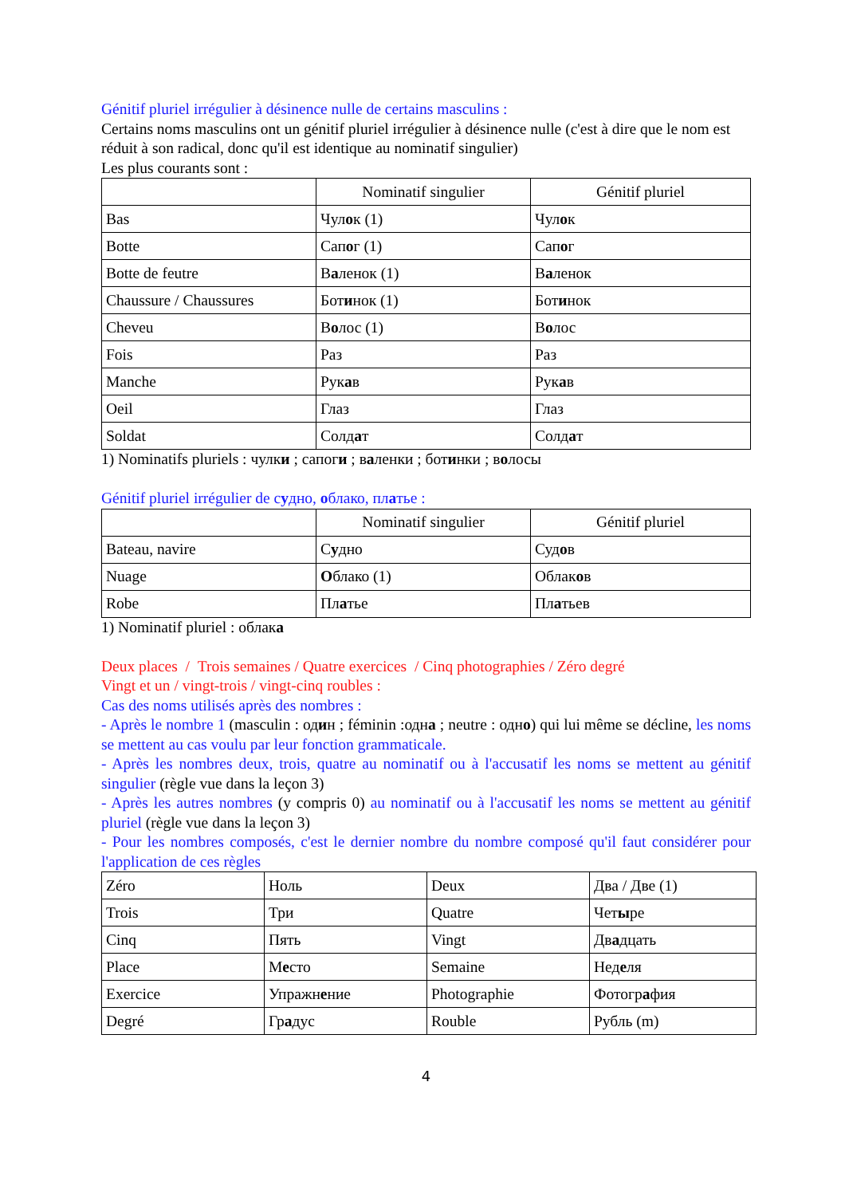Génitif pluriel irrégulier à désinence nulle de certains masculins :
Certains noms masculins ont un génitif pluriel irrégulier à désinence nulle (c'est à dire que le nom est réduit à son radical, donc qu'il est identique au nominatif singulier)
Les plus courants sont :
| | Nominatif singulier | Génitif pluriel |
| Bas | Чул о к (1) | Чул о к |
| Botte | Сап о г (1) | Сап о г |
| Botte de feutre | В а ленок (1) | В а ленок |
| Chaussure / Chaussures | Бот и нок (1) | Бот и нок |
| Cheveu | В о лос (1) | В о лос |
| Fois | Раз | Раз |
| Manche | Рук а в | Рук а в |
| Oeil | Глаз | Глаз |
| Soldat | Солд а т | Солд а т |
1) Nominatifs pluriels : чулки ; сапоги ; валенки ; ботинки ; волосы
Génitif pluriel irrégulier de судно, облако, платье :
| | Nominatif singulier | Génitif pluriel |
| Bateau, navire | С у дно | Суд о в |
| Nuage | О блако (1) | Облак о в |
| Robe | Пл а тье | Пл а тьев |
1) Nominatif pluriel : облака
Deux places / Trois semaines / Quatre exercices / Cinq photographies / Zéro degré
Vingt et un / vingt-trois / vingt-cinq roubles :
Cas des noms utilisés après des nombres :
- Après le nombre 1 (masculin : один ; féminin :одна ; neutre : одно) qui lui même se décline, les noms se mettent au cas voulu par leur fonction grammaticale.
- Après les nombres deux, trois, quatre au nominatif ou à l'accusatif les noms se mettent au génitif singulier (règle vue dans la leçon 3)
- Après les autres nombres (y compris 0) au nominatif ou à l'accusatif les noms se mettent au génitif pluriel (règle vue dans la leçon 3)
- Pour les nombres composés, c'est le dernier nombre du nombre composé qu'il faut considérer pour l'application de ces règles
| Zéro | Ноль | Deux | Два / Две (1) |
| Trois | Три | Quatre | Чет ы ре |
| Cinq | Пять | Vingt | Дв а дцать |
| Place | М е сто | Semaine | Нед е ля |
| Exercice | Упражн е ние | Photographie | Фотогр а фия |
| Degré | Гр а дус | Rouble | Рубль (m) |
4